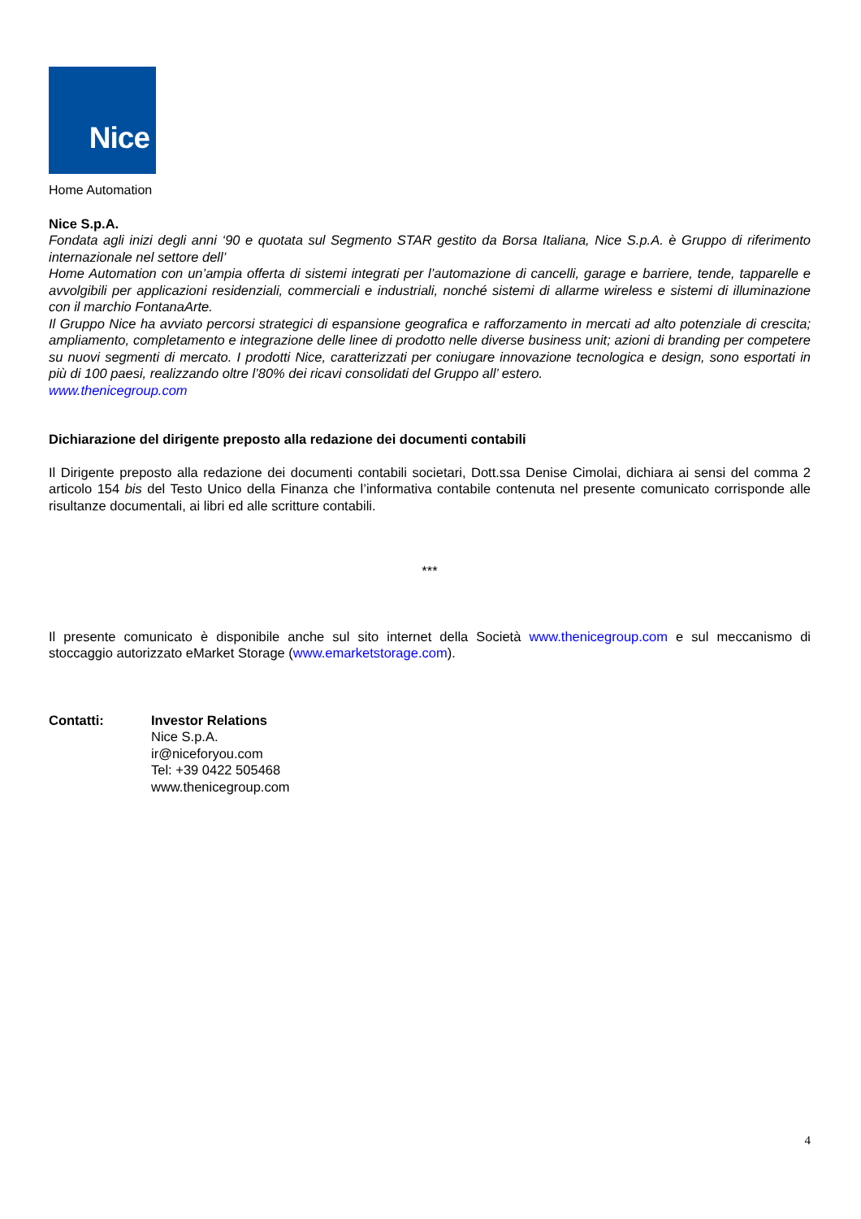Nice
Home Automation
Nice S.p.A.
Fondata agli inizi degli anni ‘90 e quotata sul Segmento STAR gestito da Borsa Italiana, Nice S.p.A. è Gruppo di riferimento internazionale nel settore dell’
Home Automation con un’ampia offerta di sistemi integrati per l’automazione di cancelli, garage e barriere, tende, tapparelle e avvolgibili per applicazioni residenziali, commerciali e industriali, nonché sistemi di allarme wireless e sistemi di illuminazione con il marchio FontanaArte.
Il Gruppo Nice ha avviato percorsi strategici di espansione geografica e rafforzamento in mercati ad alto potenziale di crescita; ampliamento, completamento e integrazione delle linee di prodotto nelle diverse business unit; azioni di branding per competere su nuovi segmenti di mercato. I prodotti Nice, caratterizzati per coniugare innovazione tecnologica e design, sono esportati in più di 100 paesi, realizzando oltre l’80% dei ricavi consolidati del Gruppo all’ estero.
www.thenicegroup.com
Dichiarazione del dirigente preposto alla redazione dei documenti contabili
Il Dirigente preposto alla redazione dei documenti contabili societari, Dott.ssa Denise Cimolai, dichiara ai sensi del comma 2 articolo 154 bis del Testo Unico della Finanza che l’informativa contabile contenuta nel presente comunicato corrisponde alle risultanze documentali, ai libri ed alle scritture contabili.
***
Il presente comunicato è disponibile anche sul sito internet della Società www.thenicegroup.com e sul meccanismo di stoccaggio autorizzato eMarket Storage (www.emarketstorage.com).
Contatti: Investor Relations
Nice S.p.A.
ir@niceforyou.com
Tel: +39 0422 505468
www.thenicegroup.com
4